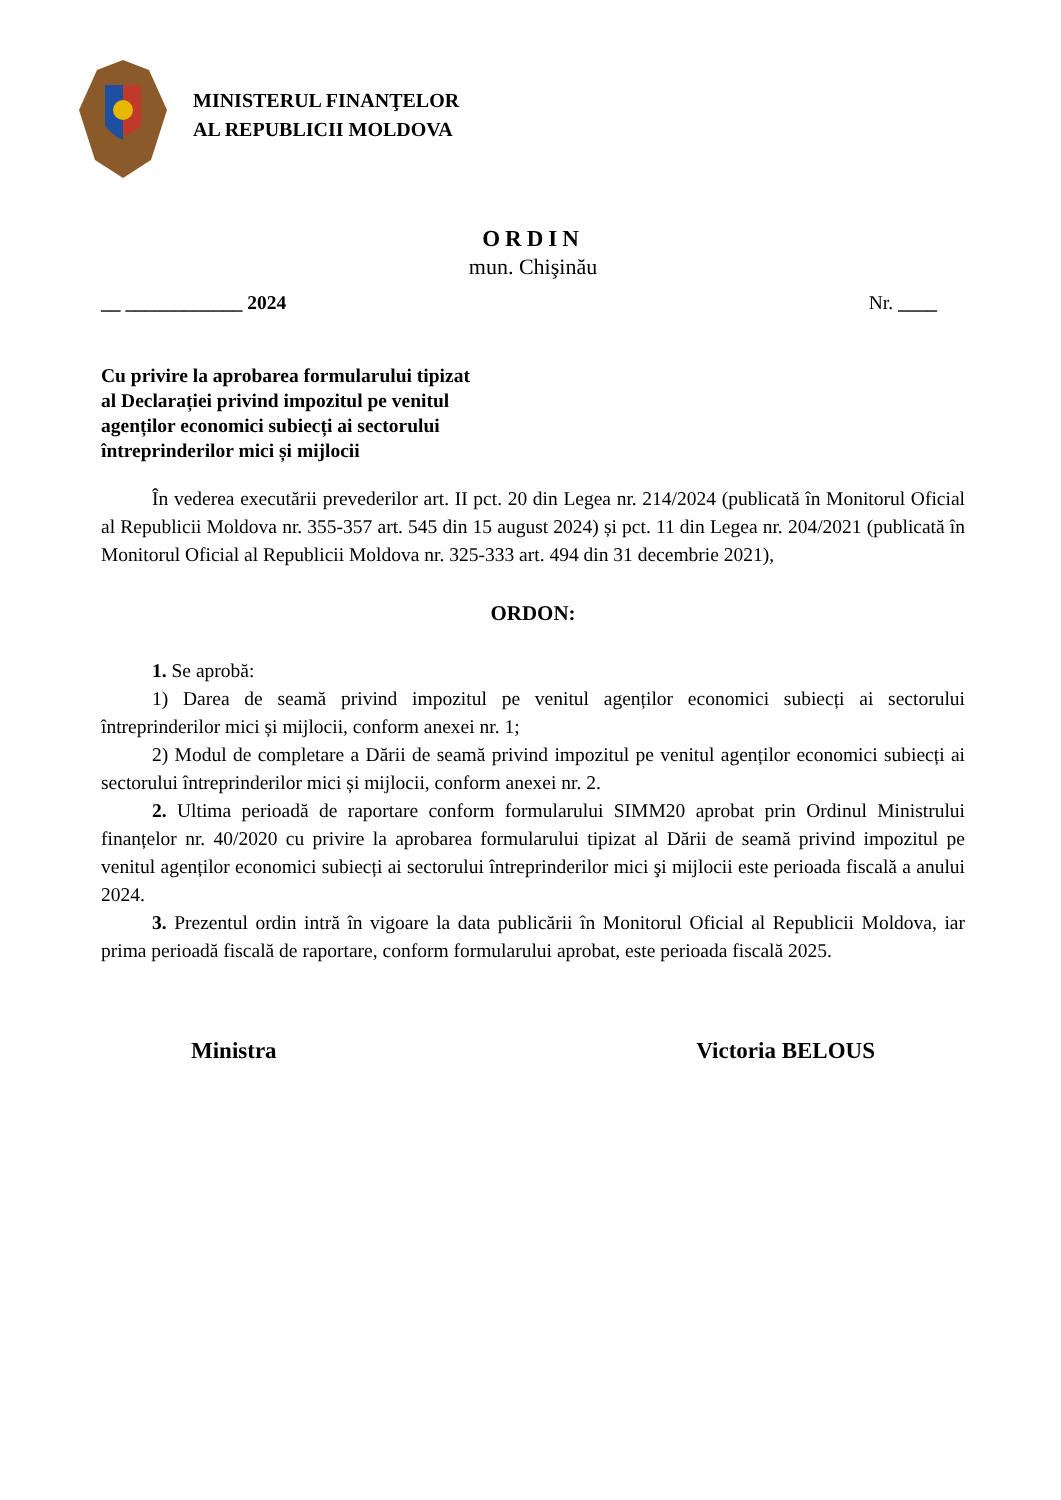MINISTERUL FINANŢELOR
AL REPUBLICII MOLDOVA
ORDIN
mun. Chişinău
__ ____________ 2024 Nr. ____
Cu privire la aprobarea formularului tipizat
al Declarației privind impozitul pe venitul
agenților economici subiecți ai sectorului
întreprinderilor mici și mijlocii
În vederea executării prevederilor art. II pct. 20 din Legea nr. 214/2024 (publicată în Monitorul Oficial al Republicii Moldova nr. 355-357 art. 545 din 15 august 2024) și pct. 11 din Legea nr. 204/2021 (publicată în Monitorul Oficial al Republicii Moldova nr. 325-333 art. 494 din 31 decembrie 2021),
ORDON:
1. Se aprobă:
1) Darea de seamă privind impozitul pe venitul agenților economici subiecți ai sectorului întreprinderilor mici și mijlocii, conform anexei nr. 1;
2) Modul de completare a Dării de seamă privind impozitul pe venitul agenților economici subiecți ai sectorului întreprinderilor mici și mijlocii, conform anexei nr. 2.
2. Ultima perioadă de raportare conform formularului SIMM20 aprobat prin Ordinul Ministrului finanțelor nr. 40/2020 cu privire la aprobarea formularului tipizat al Dării de seamă privind impozitul pe venitul agenților economici subiecți ai sectorului întreprinderilor mici şi mijlocii este perioada fiscală a anului 2024.
3. Prezentul ordin intră în vigoare la data publicării în Monitorul Oficial al Republicii Moldova, iar prima perioadă fiscală de raportare, conform formularului aprobat, este perioada fiscală 2025.
Ministra Victoria BELOUS